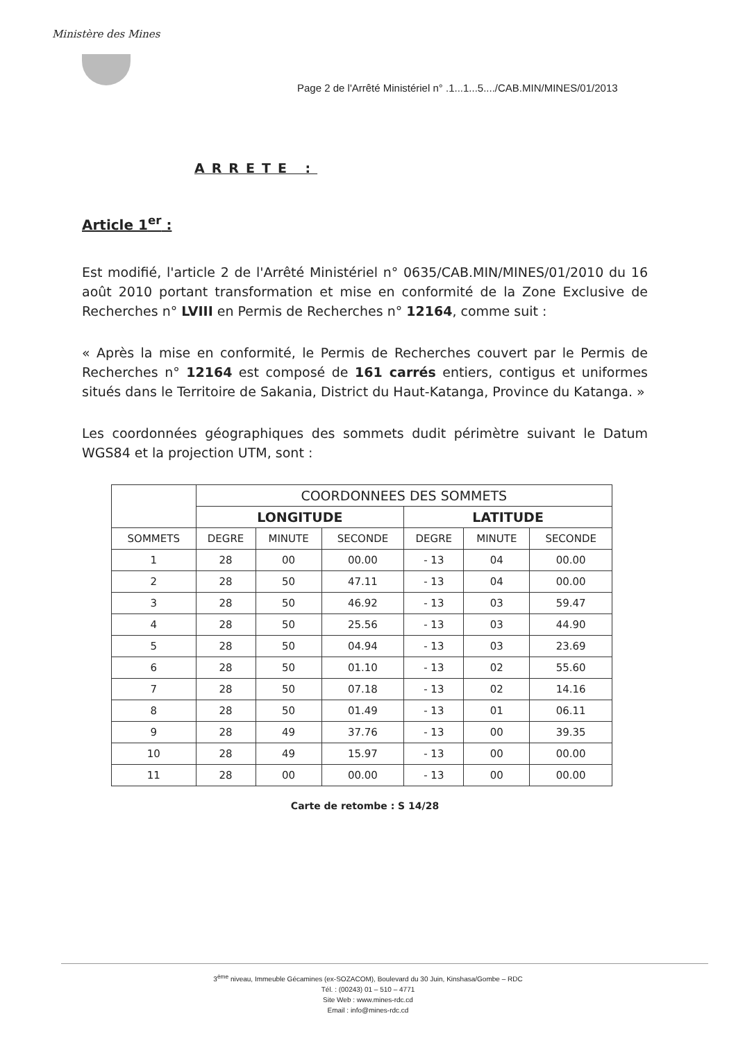Ministère des Mines
Page 2 de l'Arrêté Ministériel n° .1...1...5..../CAB.MIN/MINES/01/2013
ARRETE :
Article 1<sup>er</sup> :
Est modifié, l'article 2 de l'Arrêté Ministériel n° 0635/CAB.MIN/MINES/01/2010 du 16 août 2010 portant transformation et mise en conformité de la Zone Exclusive de Recherches n° LVIII en Permis de Recherches n° 12164, comme suit :
« Après la mise en conformité, le Permis de Recherches couvert par le Permis de Recherches n° 12164 est composé de 161 carrés entiers, contigus et uniformes situés dans le Territoire de Sakania, District du Haut-Katanga, Province du Katanga. »
Les coordonnées géographiques des sommets dudit périmètre suivant le Datum WGS84 et la projection UTM, sont :
| | COORDONNEES DES SOMMETS | | | | | |
| --- | --- | --- | --- | --- | --- | --- |
| | LONGITUDE | | | LATITUDE | | |
| SOMMETS | DEGRE | MINUTE | SECONDE | DEGRE | MINUTE | SECONDE |
| 1 | 28 | 00 | 00.00 | - 13 | 04 | 00.00 |
| 2 | 28 | 50 | 47.11 | - 13 | 04 | 00.00 |
| 3 | 28 | 50 | 46.92 | - 13 | 03 | 59.47 |
| 4 | 28 | 50 | 25.56 | - 13 | 03 | 44.90 |
| 5 | 28 | 50 | 04.94 | - 13 | 03 | 23.69 |
| 6 | 28 | 50 | 01.10 | - 13 | 02 | 55.60 |
| 7 | 28 | 50 | 07.18 | - 13 | 02 | 14.16 |
| 8 | 28 | 50 | 01.49 | - 13 | 01 | 06.11 |
| 9 | 28 | 49 | 37.76 | - 13 | 00 | 39.35 |
| 10 | 28 | 49 | 15.97 | - 13 | 00 | 00.00 |
| 11 | 28 | 00 | 00.00 | - 13 | 00 | 00.00 |
Carte de retombe : S 14/28
3<sup>ème</sup> niveau, Immeuble Gécamines (ex-SOZACOM), Boulevard du 30 Juin, Kinshasa/Gombe – RDC
Tél. : (00243) 01 – 510 – 4771
Site Web : www.mines-rdc.cd
Email : info@mines-rdc.cd